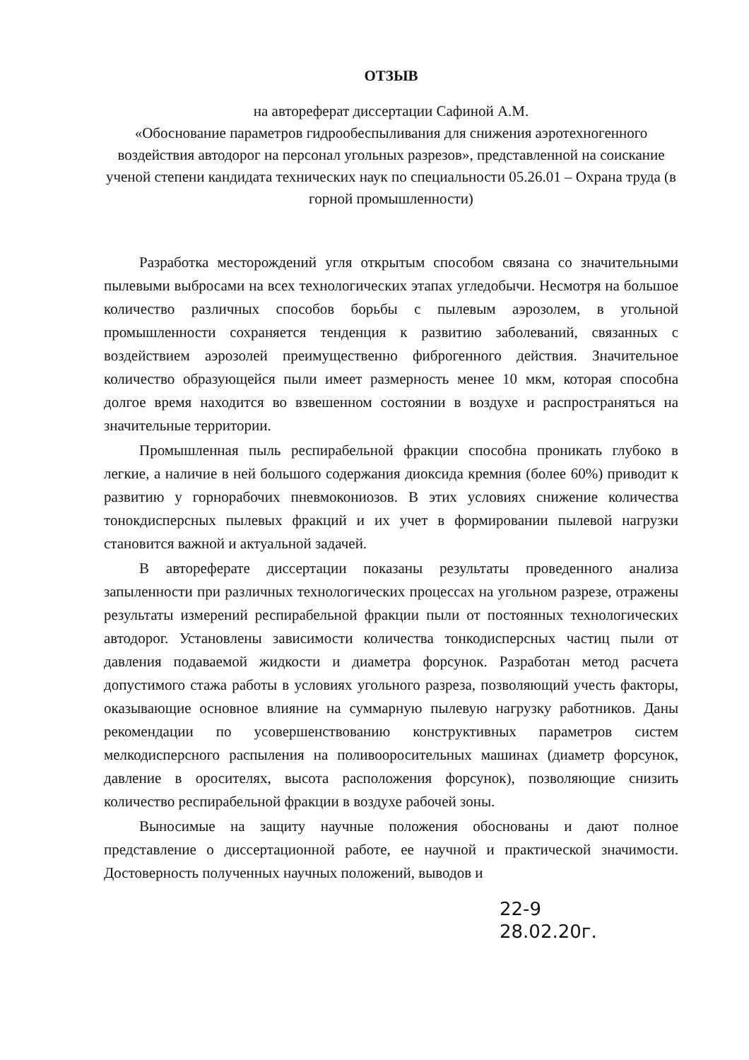ОТЗЫВ
на автореферат диссертации Сафиной А.М.
«Обоснование параметров гидрообеспыливания для снижения аэротехногенного воздействия автодорог на персонал угольных разрезов», представленной на соискание ученой степени кандидата технических наук по специальности 05.26.01 – Охрана труда (в горной промышленности)
Разработка месторождений угля открытым способом связана со значительными пылевыми выбросами на всех технологических этапах угледобычи. Несмотря на большое количество различных способов борьбы с пылевым аэрозолем, в угольной промышленности сохраняется тенденция к развитию заболеваний, связанных с воздействием аэрозолей преимущественно фиброгенного действия. Значительное количество образующейся пыли имеет размерность менее 10 мкм, которая способна долгое время находится во взвешенном состоянии в воздухе и распространяться на значительные территории.
Промышленная пыль респирабельной фракции способна проникать глубоко в легкие, а наличие в ней большого содержания диоксида кремния (более 60%) приводит к развитию у горнорабочих пневмокониозов. В этих условиях снижение количества тонокдисперсных пылевых фракций и их учет в формировании пылевой нагрузки становится важной и актуальной задачей.
В автореферате диссертации показаны результаты проведенного анализа запыленности при различных технологических процессах на угольном разрезе, отражены результаты измерений респирабельной фракции пыли от постоянных технологических автодорог. Установлены зависимости количества тонкодисперсных частиц пыли от давления подаваемой жидкости и диаметра форсунок. Разработан метод расчета допустимого стажа работы в условиях угольного разреза, позволяющий учесть факторы, оказывающие основное влияние на суммарную пылевую нагрузку работников. Даны рекомендации по усовершенствованию конструктивных параметров систем мелкодисперсного распыления на поливооросительных машинах (диаметр форсунок, давление в оросителях, высота расположения форсунок), позволяющие снизить количество респирабельной фракции в воздухе рабочей зоны.
Выносимые на защиту научные положения обоснованы и дают полное представление о диссертационной работе, ее научной и практической значимости. Достоверность полученных научных положений, выводов и
22-9
28.02.20г.